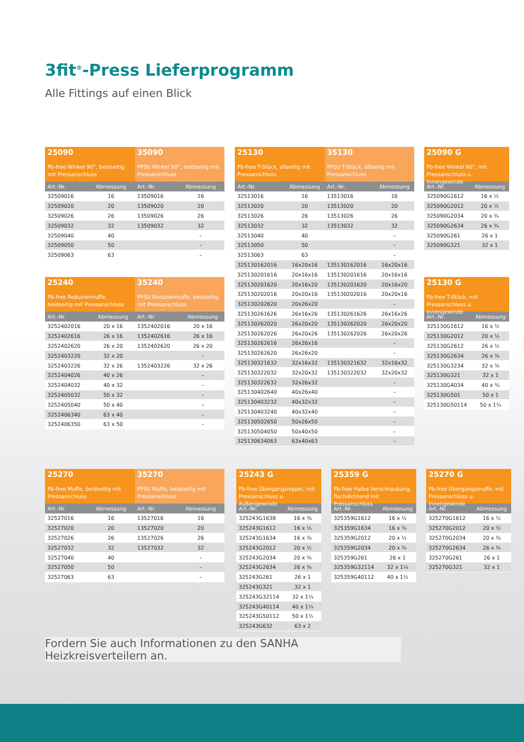3fit<sup>®</sup>-Press Lieferprogramm
Alle Fittings auf einen Blick
25090
Pb-free Winkel 90°, beidseitig mit Pressanschluss
35090
PPSU Winkel 90°, beidseitig mit Pressanschluss
| Art.-Nr. | Abmessung | Art.-Nr. | Abmessung |
| --- | --- | --- | --- |
| 32509016 | 16 | 13509016 | 16 |
| 32509020 | 20 | 13509020 | 20 |
| 32509026 | 26 | 13509026 | 26 |
| 32509032 | 32 | 13509032 | 32 |
| 32509040 | 40 | | – |
| 32509050 | 50 | | – |
| 32509063 | 63 | | – |
25240
Pb-free Reduziermuffe, beidseitig mit Pressanschluss
35240
PPSU Reduziermuffe, beidseitig mit Pressanschluss
| Art.-Nr. | Abmessung | Art.-Nr. | Abmessung |
| --- | --- | --- | --- |
| 3252402016 | 20 x 16 | 1352402016 | 20 x 16 |
| 3252402616 | 26 x 16 | 1352402616 | 26 x 16 |
| 3252402620 | 26 x 20 | 1352402620 | 26 x 20 |
| 3252403220 | 32 x 20 | | – |
| 3252403226 | 32 x 26 | 1352403226 | 32 x 26 |
| 3252404026 | 40 x 26 | | – |
| 3252404032 | 40 x 32 | | – |
| 3252405032 | 50 x 32 | | – |
| 3252405040 | 50 x 40 | | – |
| 3252406340 | 63 x 40 | | – |
| 3252406350 | 63 x 50 | | – |
25130
Pb-free T-Stück, allseitig mit Pressanschluss
35130
PPSU T-Stück, allseitig mit Pressanschluss
| Art.-Nr. | Abmessung | Art.-Nr. | Abmessung |
| --- | --- | --- | --- |
| 32513016 | 16 | 13513016 | 16 |
| 32513020 | 20 | 13513020 | 20 |
| 32513026 | 26 | 13513026 | 26 |
| 32513032 | 32 | 13513032 | 32 |
| 32513040 | 40 | | – |
| 32513050 | 50 | | – |
| 32513063 | 63 | | – |
| 325130162016 | 16x20x16 | 135130162016 | 16x20x16 |
| 325130201616 | 20x16x16 | 135130201616 | 20x16x16 |
| 325130201620 | 20x16x20 | 135130201620 | 20x16x20 |
| 325130202016 | 20x20x16 | 135130202016 | 20x20x16 |
| 325130202620 | 20x26x20 | | – |
| 325130261626 | 26x16x26 | 135130261626 | 26x16x26 |
| 325130262020 | 26x20x20 | 135130262020 | 26x20x20 |
| 325130262026 | 26x20x26 | 135130262026 | 26x20x26 |
| 325130262616 | 26x26x16 | | – |
| 325130262620 | 26x26x20 | | – |
| 325130321632 | 32x16x32 | 135130321632 | 32x16x32 |
| 325130322032 | 32x20x32 | 135130322032 | 32x20x32 |
| 325130322632 | 32x26x32 | | – |
| 325130402640 | 40x26x40 | | – |
| 325130403232 | 40x32x32 | | – |
| 325130403240 | 40x32x40 | | – |
| 325130502650 | 50x26x50 | | – |
| 325130504050 | 50x40x50 | | – |
| 325130634063 | 63x40x63 | | – |
25090 G
Pb-free Winkel 90°, mit Pressanschluss u. Innengewinde
| Art.-Nr. | Abmessung |
| --- | --- |
| 325090G1612 | 16 x ½ |
| 325090G2012 | 20 x ½ |
| 325090G2034 | 20 x ¾ |
| 325090G2634 | 26 x ¾ |
| 325090G261 | 26 x 1 |
| 325090G321 | 32 x 1 |
25130 G
Pb-free T-Stück, mit Pressanschluss u. Innengewinde
| Art.-Nr. | Abmessung |
| --- | --- |
| 325130G1612 | 16 x ½ |
| 325130G2012 | 20 x ½ |
| 325130G2612 | 26 x ½ |
| 325130G2634 | 26 x ¾ |
| 325130G3234 | 32 x ¾ |
| 325130G321 | 32 x 1 |
| 325130G4034 | 40 x ¾ |
| 325130G501 | 50 x 1 |
| 325130G50114 | 50 x 1¼ |
25270
Pb-free Muffe, beidseitig mit Pressanschluss
35270
PPSU Muffe, beidseitig mit Pressanschluss
| Art.-Nr. | Abmessung | Art.-Nr. | Abmessung |
| --- | --- | --- | --- |
| 32527016 | 16 | 13527016 | 16 |
| 32527020 | 20 | 13527020 | 20 |
| 32527026 | 26 | 13527026 | 26 |
| 32527032 | 32 | 13527032 | 32 |
| 32527040 | 40 | | – |
| 32527050 | 50 | | – |
| 32527063 | 63 | | – |
25243 G
Pb-free Übergangsnippel, mit Pressanschluss u. Außengewinde
| Art.-Nr. | Abmessung |
| --- | --- |
| 325243G1638 | 16 x ⅜ |
| 325243G1612 | 16 x ½ |
| 325243G1634 | 16 x ¾ |
| 325243G2012 | 20 x ½ |
| 325243G2034 | 20 x ¾ |
| 325243G2634 | 26 x ¾ |
| 325243G261 | 26 x 1 |
| 325243G321 | 32 x 1 |
| 325243G32114 | 32 x 1¼ |
| 325243G40114 | 40 x 1¼ |
| 325243G50112 | 50 x 1½ |
| 325243G632 | 63 x 2 |
25359 G
Pb-free Halbe Verschraubung, flachdichtend mit Pressanschluss
| Art.-Nr. | Abmessung |
| --- | --- |
| 325359G1612 | 16 x ½ |
| 325359G1634 | 16 x ¾ |
| 325359G2012 | 20 x ½ |
| 325359G2034 | 20 x ¾ |
| 325359G261 | 26 x 1 |
| 325359G32114 | 32 x 1¼ |
| 325359G40112 | 40 x 1½ |
25270 G
Pb-free Übergangsmuffe, mit Pressanschluss u. Innengewinde
| Art.-Nr. | Abmessung |
| --- | --- |
| 325270G1612 | 16 x ½ |
| 325270G2012 | 20 x ½ |
| 325270G2034 | 20 x ¾ |
| 325270G2634 | 26 x ¾ |
| 325270G261 | 26 x 1 |
| 325270G321 | 32 x 1 |
Fordern Sie auch Informationen zu den SANHA Heizkreisverteilern an.